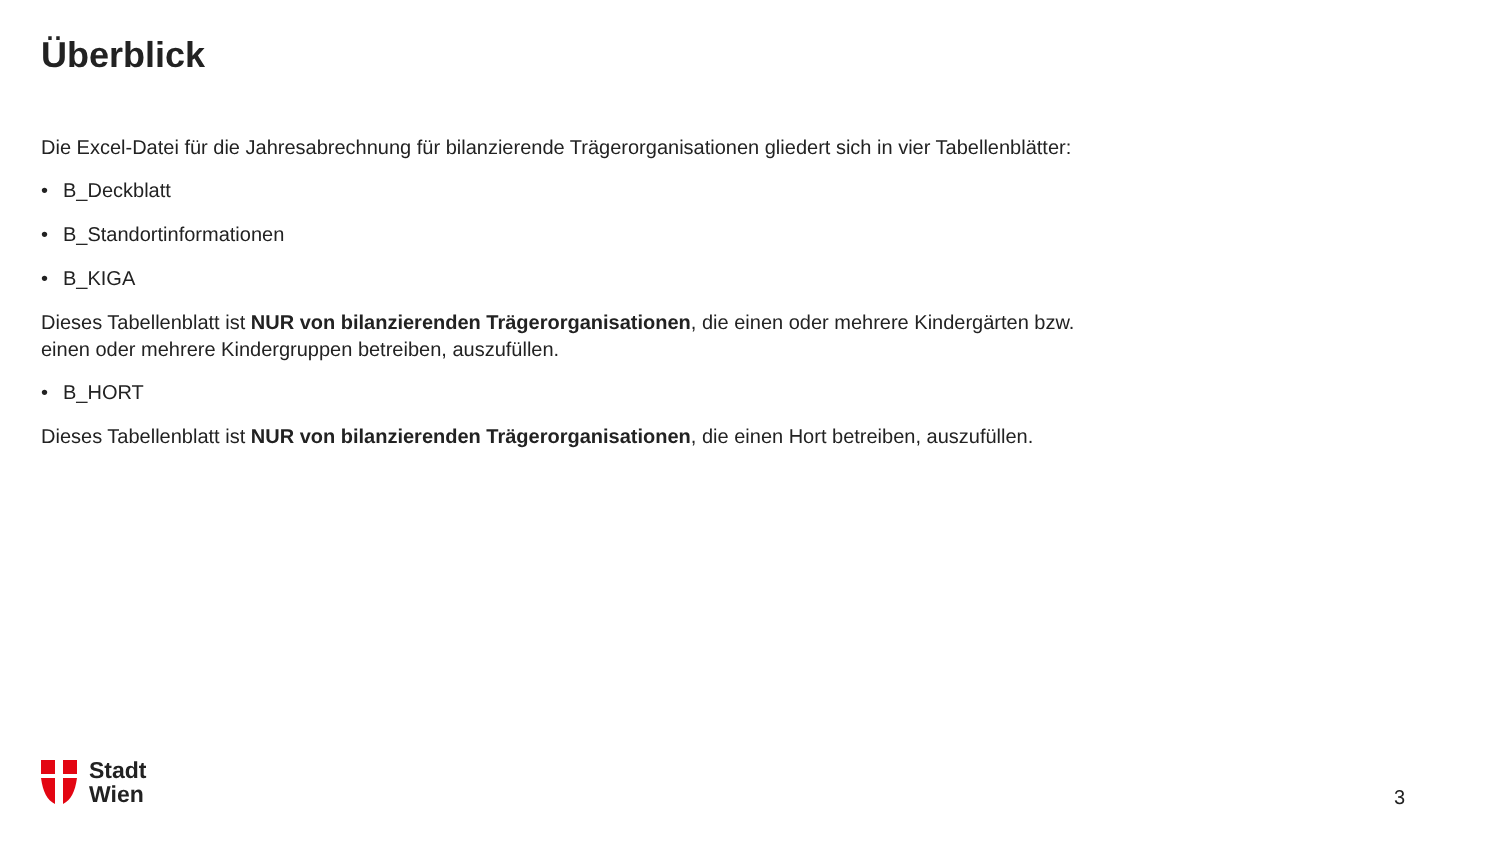Überblick
Die Excel-Datei für die Jahresabrechnung für bilanzierende Trägerorganisationen gliedert sich in vier Tabellenblätter:
• B_Deckblatt
• B_Standortinformationen
• B_KIGA
Dieses Tabellenblatt ist NUR von bilanzierenden Trägerorganisationen, die einen oder mehrere Kindergärten bzw. einen oder mehrere Kindergruppen betreiben, auszufüllen.
• B_HORT
Dieses Tabellenblatt ist NUR von bilanzierenden Trägerorganisationen, die einen Hort betreiben, auszufüllen.
Stadt
Wien
3